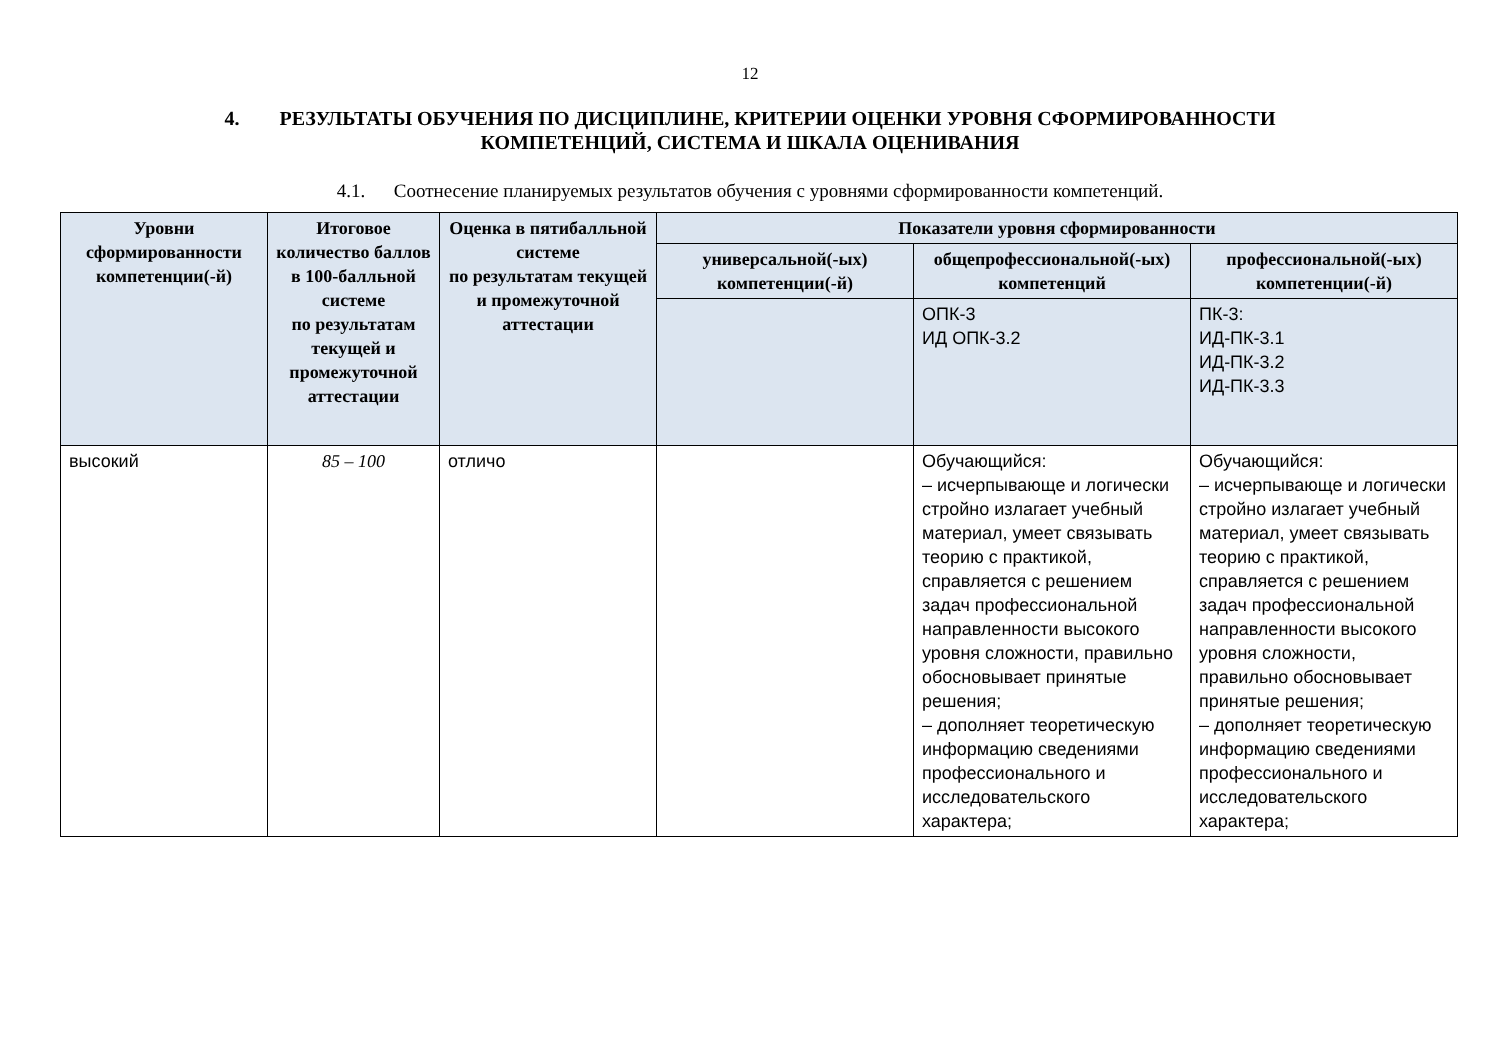12
4. РЕЗУЛЬТАТЫ ОБУЧЕНИЯ ПО ДИСЦИПЛИНЕ, КРИТЕРИИ ОЦЕНКИ УРОВНЯ СФОРМИРОВАННОСТИ
КОМПЕТЕНЦИЙ, СИСТЕМА И ШКАЛА ОЦЕНИВАНИЯ
4.1. Соотнесение планируемых результатов обучения с уровнями сформированности компетенций.
| Уровни сформированности компетенции(-й) | Итоговое количество баллов в 100-балльной системе по результатам текущей и промежуточной аттестации | Оценка в пятибалльной системе по результатам текущей и промежуточной аттестации | Показатели уровня сформированности | | |
| --- | --- | --- | --- | --- | --- |
| | | | универсальной(-ых) компетенции(-й) | общепрофессиональной(-ых) компетенций | профессиональной(-ых) компетенции(-й) |
| | | | | ОПК-3 ИД ОПК-3.2 | ПК-3: ИД-ПК-3.1 ИД-ПК-3.2 ИД-ПК-3.3 |
| высокий | 85 – 100 | отличо | | Обучающийся: – исчерпывающе и логически стройно излагает учебный материал, умеет связывать теорию с практикой, справляется с решением задач профессиональной направленности высокого уровня сложности, правильно обосновывает принятые решения; – дополняет теоретическую информацию сведениями профессионального и исследовательского характера; | Обучающийся: – исчерпывающе и логически стройно излагает учебный материал, умеет связывать теорию с практикой, справляется с решением задач профессиональной направленности высокого уровня сложности, правильно обосновывает принятые решения; – дополняет теоретическую информацию сведениями профессионального и исследовательского характера; |